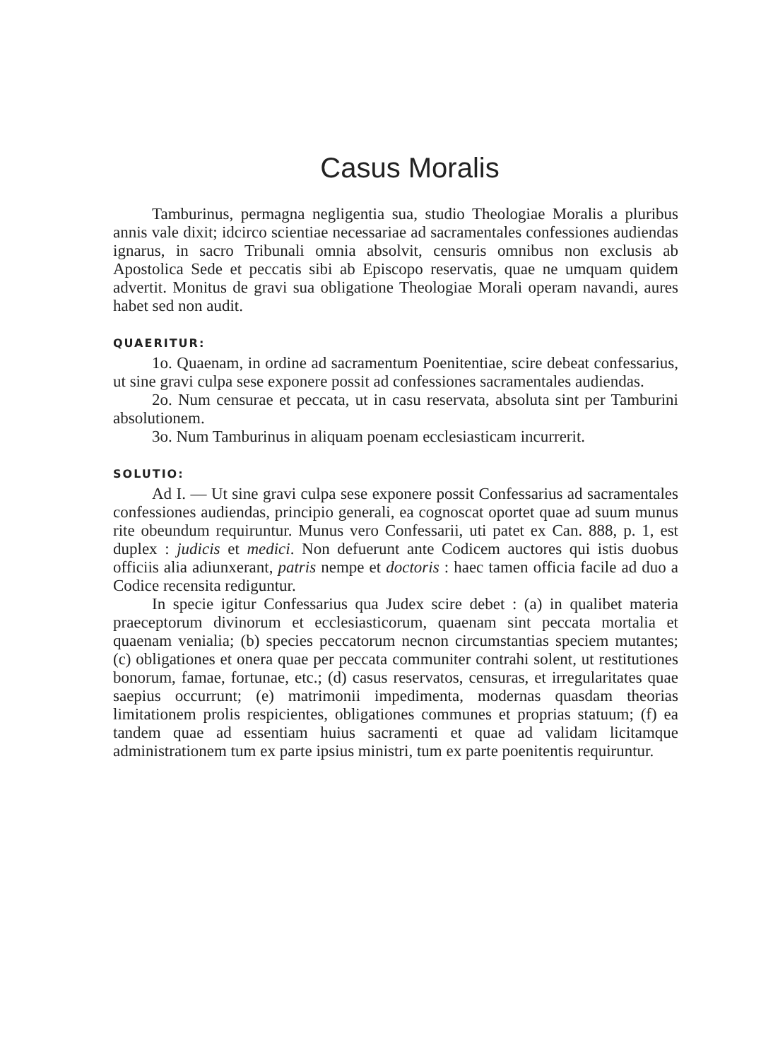Casus Moralis
Tamburinus, permagna negligentia sua, studio Theologiae Moralis a pluribus annis vale dixit; idcirco scientiae necessariae ad sacramentales confessiones audiendas ignarus, in sacro Tribunali omnia absolvit, censuris omnibus non exclusis ab Apostolica Sede et peccatis sibi ab Episcopo reservatis, quae ne umquam quidem advertit. Monitus de gravi sua obligatione Theologiae Morali operam navandi, aures habet sed non audit.
QUAERITUR:
1o. Quaenam, in ordine ad sacramentum Poenitentiae, scire debeat confessarius, ut sine gravi culpa sese exponere possit ad confessiones sacramentales audiendas.
2o. Num censurae et peccata, ut in casu reservata, absoluta sint per Tamburini absolutionem.
3o. Num Tamburinus in aliquam poenam ecclesiasticam incurrerit.
SOLUTIO:
Ad I. — Ut sine gravi culpa sese exponere possit Confessarius ad sacramentales confessiones audiendas, principio generali, ea cognoscat oportet quae ad suum munus rite obeundum requiruntur. Munus vero Confessarii, uti patet ex Can. 888, p. 1, est duplex : judicis et medici. Non defuerunt ante Codicem auctores qui istis duobus officiis alia adiunxerant, patris nempe et doctoris : haec tamen officia facile ad duo a Codice recensita rediguntur.
In specie igitur Confessarius qua Judex scire debet : (a) in qualibet materia praeceptorum divinorum et ecclesiasticorum, quaenam sint peccata mortalia et quaenam venialia; (b) species peccatorum necnon circumstantias speciem mutantes; (c) obligationes et onera quae per peccata communiter contrahi solent, ut restitutiones bonorum, famae, fortunae, etc.; (d) casus reservatos, censuras, et irregularitates quae saepius occurrunt; (e) matrimonii impedimenta, modernas quasdam theorias limitationem prolis respicientes, obligationes communes et proprias statuum; (f) ea tandem quae ad essentiam huius sacramenti et quae ad validam licitamque administrationem tum ex parte ipsius ministri, tum ex parte poenitentis requiruntur.